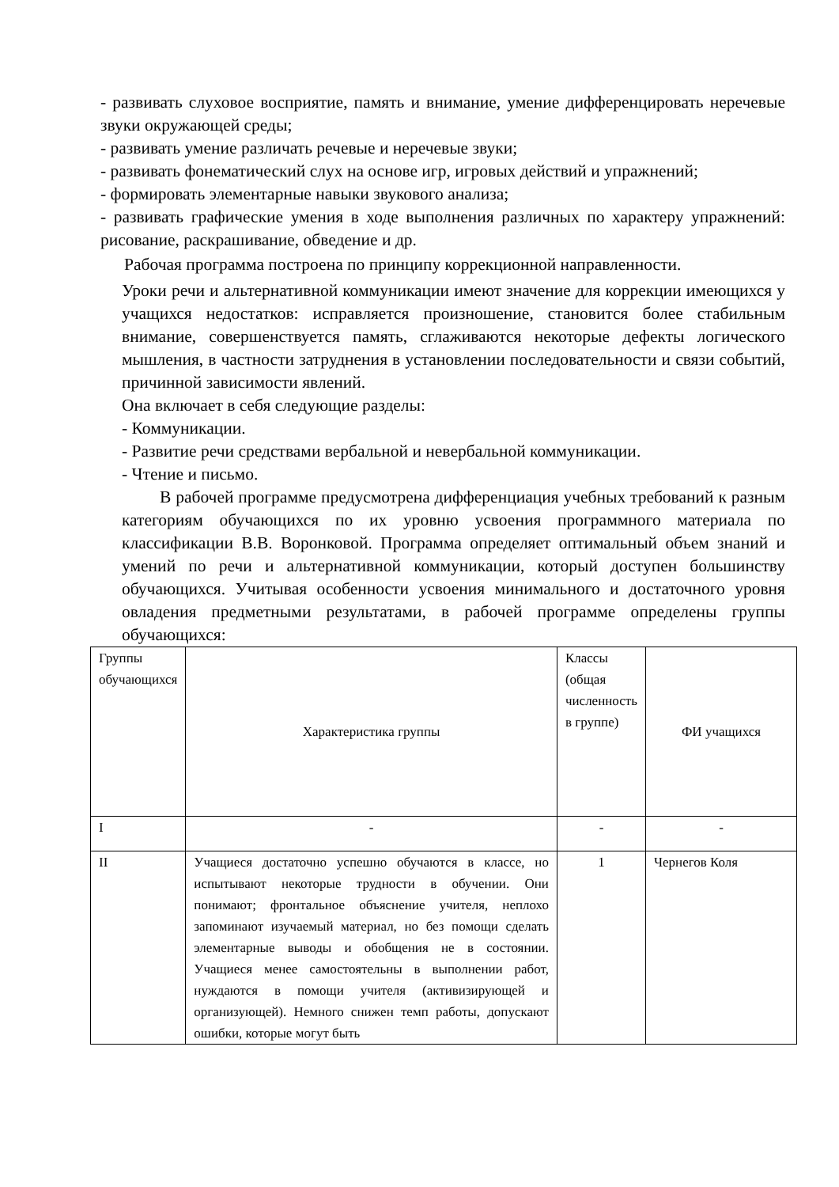- развивать слуховое восприятие, память и внимание, умение дифференцировать неречевые звуки окружающей среды;
- развивать умение различать речевые и неречевые звуки;
- развивать фонематический слух на основе игр, игровых действий и упражнений;
- формировать элементарные навыки звукового анализа;
- развивать графические умения в ходе выполнения различных по характеру упражнений: рисование, раскрашивание, обведение и др.
Рабочая программа построена по принципу коррекционной направленности.
Уроки речи и альтернативной коммуникации имеют значение для коррекции имеющихся у учащихся недостатков: исправляется произношение, становится более стабильным внимание, совершенствуется память, сглаживаются некоторые дефекты логического мышления, в частности затруднения в установлении последовательности и связи событий, причинной зависимости явлений.
Она включает в себя следующие разделы:
- Коммуникации.
- Развитие речи средствами вербальной и невербальной коммуникации.
- Чтение и письмо.
В рабочей программе предусмотрена дифференциация учебных требований к разным категориям обучающихся по их уровню усвоения программного материала по классификации В.В. Воронковой. Программа определяет оптимальный объем знаний и умений по речи и альтернативной коммуникации, который доступен большинству обучающихся. Учитывая особенности усвоения минимального и достаточного уровня овладения предметными результатами, в рабочей программе определены группы обучающихся:
| Группы обучающихся | Характеристика группы | Классы (общая численность в группе) | ФИ учащихся |
| I | - | - | - |
| II | Учащиеся достаточно успешно обучаются в классе, но испытывают некоторые трудности в обучении. Они понимают; фронтальное объяснение учителя, неплохо запоминают изучаемый материал, но без помощи сделать элементарные выводы и обобщения не в состоянии. Учащиеся менее самостоятельны в выполнении работ, нуждаются в помощи учителя (активизирующей и организующей). Немного снижен темп работы, допускают ошибки, которые могут быть | 1 | Чернегов Коля |